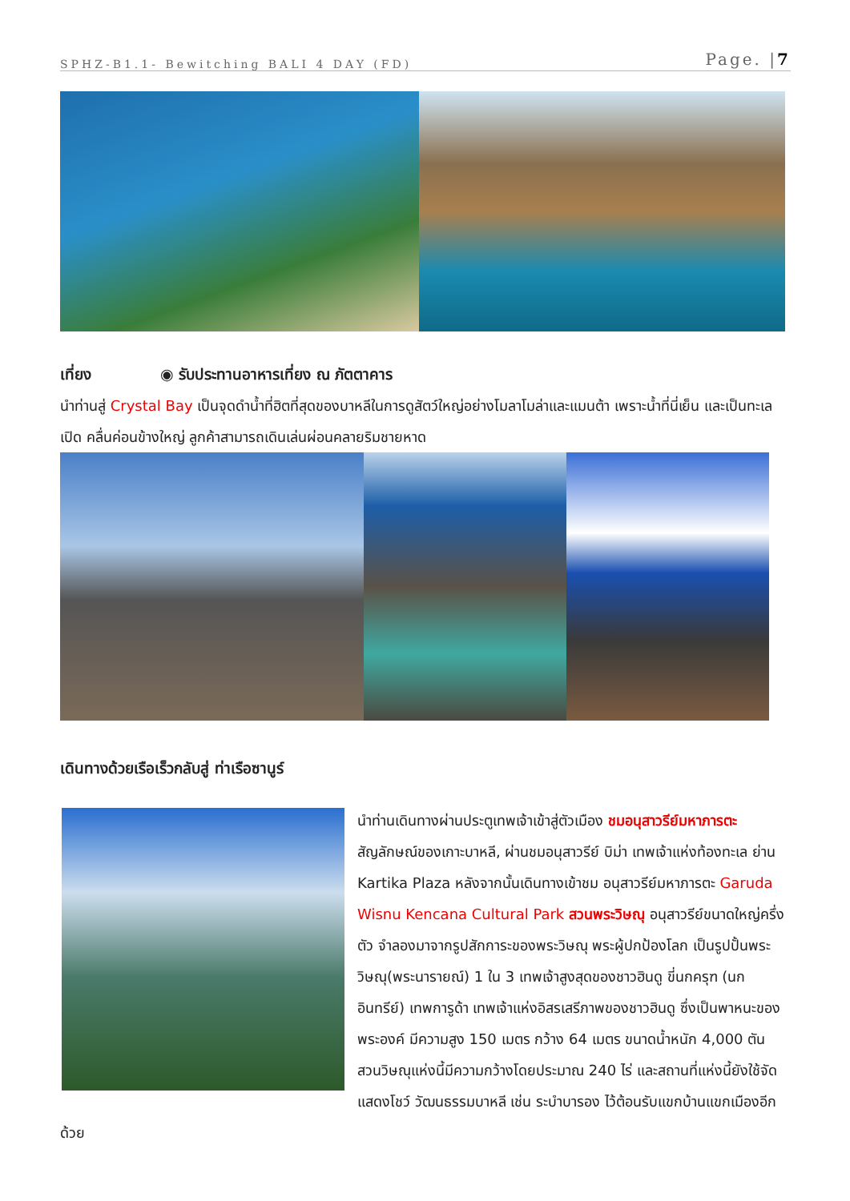SPHZ-B1.1- Bewitching BALI 4 DAY (FD) Page. |7
เที่ยง ◉ รับประทานอาหารเที่ยง ณ ภัตตาคาร
นำท่านสู่ Crystal Bay เป็นจุดดำน้ำที่ฮิตที่สุดของบาหลีในการดูสัตว์ใหญ่อย่างโมลาโมล่าและแมนต้า เพราะน้ำที่นี่เย็น และเป็นทะเลเปิด คลื่นค่อนข้างใหญ่ ลูกค้าสามารถเดินเล่นผ่อนคลายริมชายหาด
เดินทางด้วยเรือเร็วกลับสู่ ท่าเรือซานูร์
นำท่านเดินทางผ่านประตูเทพเจ้าเข้าสู่ตัวเมือง ชมอนุสาวรีย์มหาภารตะ สัญลักษณ์ของเกาะบาหลี, ผ่านชมอนุสาวรีย์ บิม่า เทพเจ้าแห่งท้องทะเล ย่าน Kartika Plaza หลังจากนั้นเดินทางเข้าชม อนุสาวรีย์มหาภารตะ Garuda Wisnu Kencana Cultural Park สวนพระวิษณุ อนุสาวรีย์ขนาดใหญ่ครึ่งตัว จำลองมาจากรูปสักการะของพระวิษณุ พระผู้ปกป้องโลก เป็นรูปปั้นพระวิษณุ(พระนารายณ์) 1 ใน 3 เทพเจ้าสูงสุดของชาวฮินดู ขี่นกครุฑ (นกอินทรีย์) เทพการูด้า เทพเจ้าแห่งอิสรเสรีภาพของชาวฮินดู ซึ่งเป็นพาหนะของพระองค์ มีความสูง 150 เมตร กว้าง 64 เมตร ขนาดน้ำหนัก 4,000 ตัน สวนวิษณุแห่งนี้มีความกว้างโดยประมาณ 240 ไร่ และสถานที่แห่งนี้ยังใช้จัดแสดงโชว์ วัฒนธรรมบาหลี เช่น ระบำบารอง ไว้ต้อนรับแขกบ้านแขกเมืองอีกด้วย